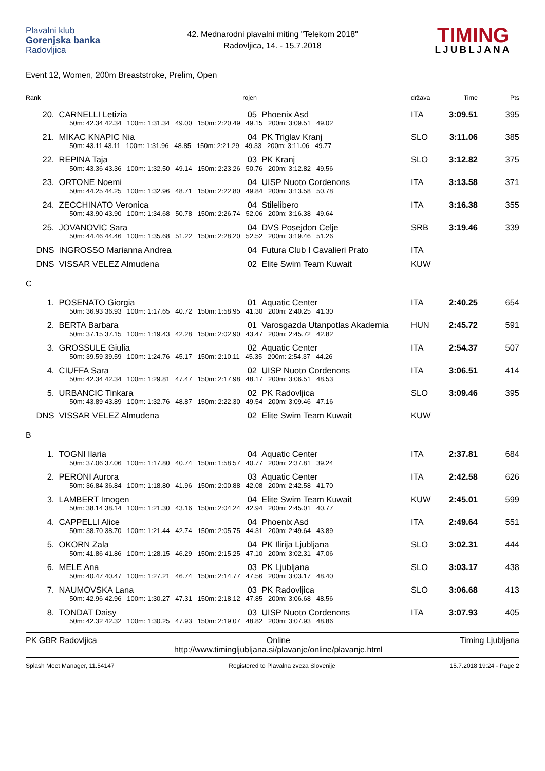Plavalni klub
Gorenjska banka
Radovljica
42. Mednarodni plavalni miting "Telekom 2018"
Radovljica, 14. - 15.7.2018
TIMING
LJUBLJANA
Event 12, Women, 200m Breaststroke, Prelim, Open
| Rank | | rojen | | država | Time | Pts |
| --- | --- | --- | --- | --- | --- | --- |
| 20. | CARNELLI Letizia | 05 | Phoenix Asd | ITA | 3:09.51 | 395 |
| | 50m: 42.34 42.34 100m: 1:31.34 49.00 150m: 2:20.49 49.15 200m: 3:09.51 49.02 | | | | | |
| 21. | MIKAC KNAPIC Nia | 04 | PK Triglav Kranj | SLO | 3:11.06 | 385 |
| | 50m: 43.11 43.11 100m: 1:31.96 48.85 150m: 2:21.29 49.33 200m: 3:11.06 49.77 | | | | | |
| 22. | REPINA Taja | 03 | PK Kranj | SLO | 3:12.82 | 375 |
| | 50m: 43.36 43.36 100m: 1:32.50 49.14 150m: 2:23.26 50.76 200m: 3:12.82 49.56 | | | | | |
| 23. | ORTONE Noemi | 04 | UISP Nuoto Cordenons | ITA | 3:13.58 | 371 |
| | 50m: 44.25 44.25 100m: 1:32.96 48.71 150m: 2:22.80 49.84 200m: 3:13.58 50.78 | | | | | |
| 24. | ZECCHINATO Veronica | 04 | Stilelibero | ITA | 3:16.38 | 355 |
| | 50m: 43.90 43.90 100m: 1:34.68 50.78 150m: 2:26.74 52.06 200m: 3:16.38 49.64 | | | | | |
| 25. | JOVANOVIC Sara | 04 | DVS Posejdon Celje | SRB | 3:19.46 | 339 |
| | 50m: 44.46 44.46 100m: 1:35.68 51.22 150m: 2:28.20 52.52 200m: 3:19.46 51.26 | | | | | |
| DNS | INGROSSO Marianna Andrea | 04 | Futura Club I Cavalieri Prato | ITA | | |
| DNS | VISSAR VELEZ Almudena | 02 | Elite Swim Team Kuwait | KUW | | |
| C | | | | | | |
| 1. | POSENATO Giorgia | 01 | Aquatic Center | ITA | 2:40.25 | 654 |
| | 50m: 36.93 36.93 100m: 1:17.65 40.72 150m: 1:58.95 41.30 200m: 2:40.25 41.30 | | | | | |
| 2. | BERTA Barbara | 01 | Varosgazda Utanpotlas Akademia | HUN | 2:45.72 | 591 |
| | 50m: 37.15 37.15 100m: 1:19.43 42.28 150m: 2:02.90 43.47 200m: 2:45.72 42.82 | | | | | |
| 3. | GROSSULE Giulia | 02 | Aquatic Center | ITA | 2:54.37 | 507 |
| | 50m: 39.59 39.59 100m: 1:24.76 45.17 150m: 2:10.11 45.35 200m: 2:54.37 44.26 | | | | | |
| 4. | CIUFFA Sara | 02 | UISP Nuoto Cordenons | ITA | 3:06.51 | 414 |
| | 50m: 42.34 42.34 100m: 1:29.81 47.47 150m: 2:17.98 48.17 200m: 3:06.51 48.53 | | | | | |
| 5. | URBANCIC Tinkara | 02 | PK Radovljica | SLO | 3:09.46 | 395 |
| | 50m: 43.89 43.89 100m: 1:32.76 48.87 150m: 2:22.30 49.54 200m: 3:09.46 47.16 | | | | | |
| DNS | VISSAR VELEZ Almudena | 02 | Elite Swim Team Kuwait | KUW | | |
| B | | | | | | |
| 1. | TOGNI Ilaria | 04 | Aquatic Center | ITA | 2:37.81 | 684 |
| | 50m: 37.06 37.06 100m: 1:17.80 40.74 150m: 1:58.57 40.77 200m: 2:37.81 39.24 | | | | | |
| 2. | PERONI Aurora | 03 | Aquatic Center | ITA | 2:42.58 | 626 |
| | 50m: 36.84 36.84 100m: 1:18.80 41.96 150m: 2:00.88 42.08 200m: 2:42.58 41.70 | | | | | |
| 3. | LAMBERT Imogen | 04 | Elite Swim Team Kuwait | KUW | 2:45.01 | 599 |
| | 50m: 38.14 38.14 100m: 1:21.30 43.16 150m: 2:04.24 42.94 200m: 2:45.01 40.77 | | | | | |
| 4. | CAPPELLI Alice | 04 | Phoenix Asd | ITA | 2:49.64 | 551 |
| | 50m: 38.70 38.70 100m: 1:21.44 42.74 150m: 2:05.75 44.31 200m: 2:49.64 43.89 | | | | | |
| 5. | OKORN Zala | 04 | PK Ilirija Ljubljana | SLO | 3:02.31 | 444 |
| | 50m: 41.86 41.86 100m: 1:28.15 46.29 150m: 2:15.25 47.10 200m: 3:02.31 47.06 | | | | | |
| 6. | MELE Ana | 03 | PK Ljubljana | SLO | 3:03.17 | 438 |
| | 50m: 40.47 40.47 100m: 1:27.21 46.74 150m: 2:14.77 47.56 200m: 3:03.17 48.40 | | | | | |
| 7. | NAUMOVSKA Lana | 03 | PK Radovljica | SLO | 3:06.68 | 413 |
| | 50m: 42.96 42.96 100m: 1:30.27 47.31 150m: 2:18.12 47.85 200m: 3:06.68 48.56 | | | | | |
| 8. | TONDAT Daisy | 03 | UISP Nuoto Cordenons | ITA | 3:07.93 | 405 |
| | 50m: 42.32 42.32 100m: 1:30.25 47.93 150m: 2:19.07 48.82 200m: 3:07.93 48.86 | | | | | |
PK GBR Radovljica Online
http://www.timingljubljana.si/plavanje/online/plavanje.html
Timing Ljubljana
Splash Meet Manager, 11.54147 Registered to Plavalna zveza Slovenije
15.7.2018 19:24 - Page 2